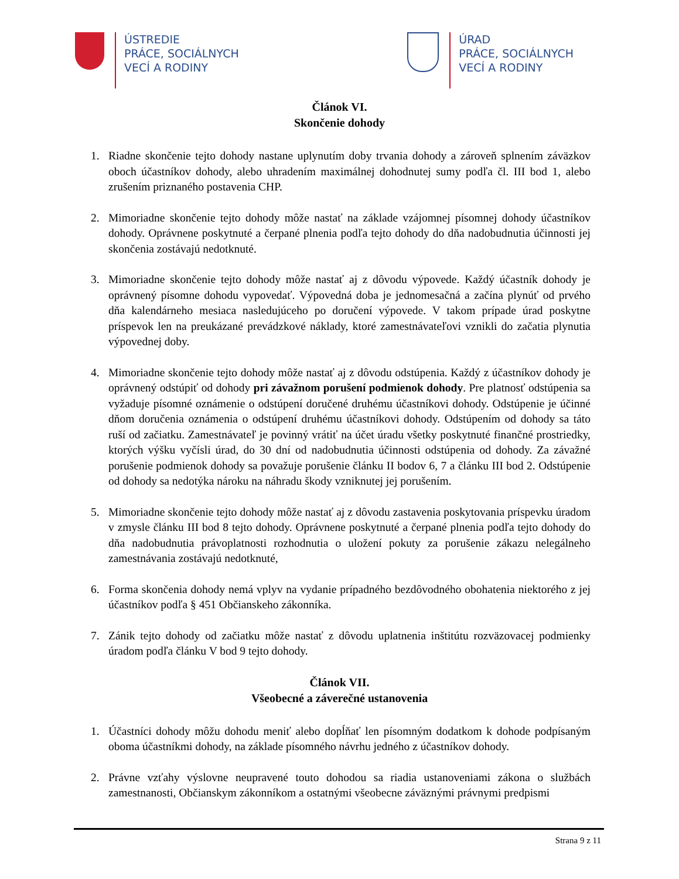ÚSTREDIE
PRÁCE, SOCIÁLNYCH
VECÍ A RODINY
ÚRAD
PRÁCE, SOCIÁLNYCH
VECÍ A RODINY
Článok VI.
Skončenie dohody
1. Riadne skončenie tejto dohody nastane uplynutím doby trvania dohody a zároveň splnením záväzkov oboch účastníkov dohody, alebo uhradením maximálnej dohodnutej sumy podľa čl. III bod 1, alebo zrušením priznaného postavenia CHP.
2. Mimoriadne skončenie tejto dohody môže nastať na základe vzájomnej písomnej dohody účastníkov dohody. Oprávnene poskytnuté a čerpané plnenia podľa tejto dohody do dňa nadobudnutia účinnosti jej skončenia zostávajú nedotknuté.
3. Mimoriadne skončenie tejto dohody môže nastať aj z dôvodu výpovede. Každý účastník dohody je oprávnený písomne dohodu vypovedať. Výpovedná doba je jednomesačná a začína plynúť od prvého dňa kalendárneho mesiaca nasledujúceho po doručení výpovede. V takom prípade úrad poskytne príspevok len na preukázané prevádzkové náklady, ktoré zamestnávateľovi vznikli do začatia plynutia výpovednej doby.
4. Mimoriadne skončenie tejto dohody môže nastať aj z dôvodu odstúpenia. Každý z účastníkov dohody je oprávnený odstúpiť od dohody pri závažnom porušení podmienok dohody. Pre platnosť odstúpenia sa vyžaduje písomné oznámenie o odstúpení doručené druhému účastníkovi dohody. Odstúpenie je účinné dňom doručenia oznámenia o odstúpení druhému účastníkovi dohody. Odstúpením od dohody sa táto ruší od začiatku. Zamestnávateľ je povinný vrátiť na účet úradu všetky poskytnuté finančné prostriedky, ktorých výšku vyčísli úrad, do 30 dní od nadobudnutia účinnosti odstúpenia od dohody. Za závažné porušenie podmienok dohody sa považuje porušenie článku II bodov 6, 7 a článku III bod 2. Odstúpenie od dohody sa nedotýka nároku na náhradu škody vzniknutej jej porušením.
5. Mimoriadne skončenie tejto dohody môže nastať aj z dôvodu zastavenia poskytovania príspevku úradom v zmysle článku III bod 8 tejto dohody. Oprávnene poskytnuté a čerpané plnenia podľa tejto dohody do dňa nadobudnutia právoplatnosti rozhodnutia o uložení pokuty za porušenie zákazu nelegálneho zamestnávania zostávajú nedotknuté,
6. Forma skončenia dohody nemá vplyv na vydanie prípadného bezdôvodného obohatenia niektorého z jej účastníkov podľa § 451 Občianskeho zákonníka.
7. Zánik tejto dohody od začiatku môže nastať z dôvodu uplatnenia inštitútu rozväzovacej podmienky úradom podľa článku V bod 9 tejto dohody.
Článok VII.
Všeobecné a záverečné ustanovenia
1. Účastníci dohody môžu dohodu meniť alebo dopĺňať len písomným dodatkom k dohode podpísaným oboma účastníkmi dohody, na základe písomného návrhu jedného z účastníkov dohody.
2. Právne vzťahy výslovne neupravené touto dohodou sa riadia ustanoveniami zákona o službách zamestnanosti, Občianskym zákonníkom a ostatnými všeobecne záväznými právnymi predpismi
Strana 9 z 11